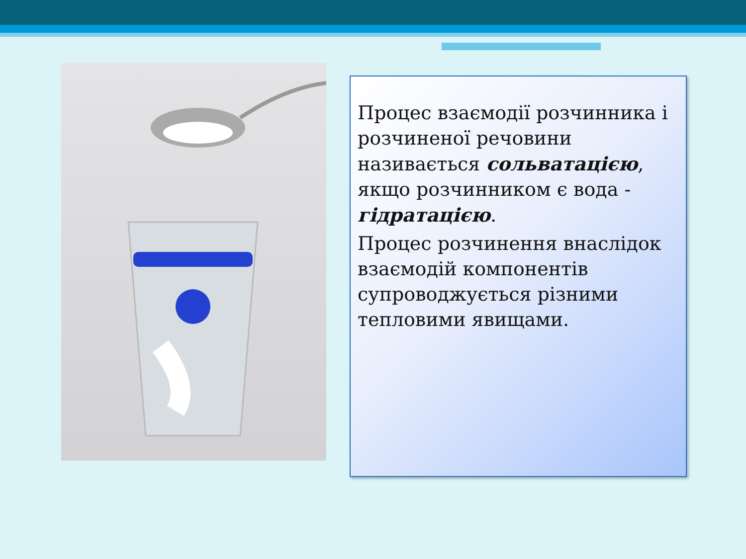Процес взаємодії розчинника і розчиненої речовини називається сольватацією, якщо розчинником є вода - гідратацією.
Процес розчинення внаслідок взаємодій компонентів супроводжується різними тепловими явищами.